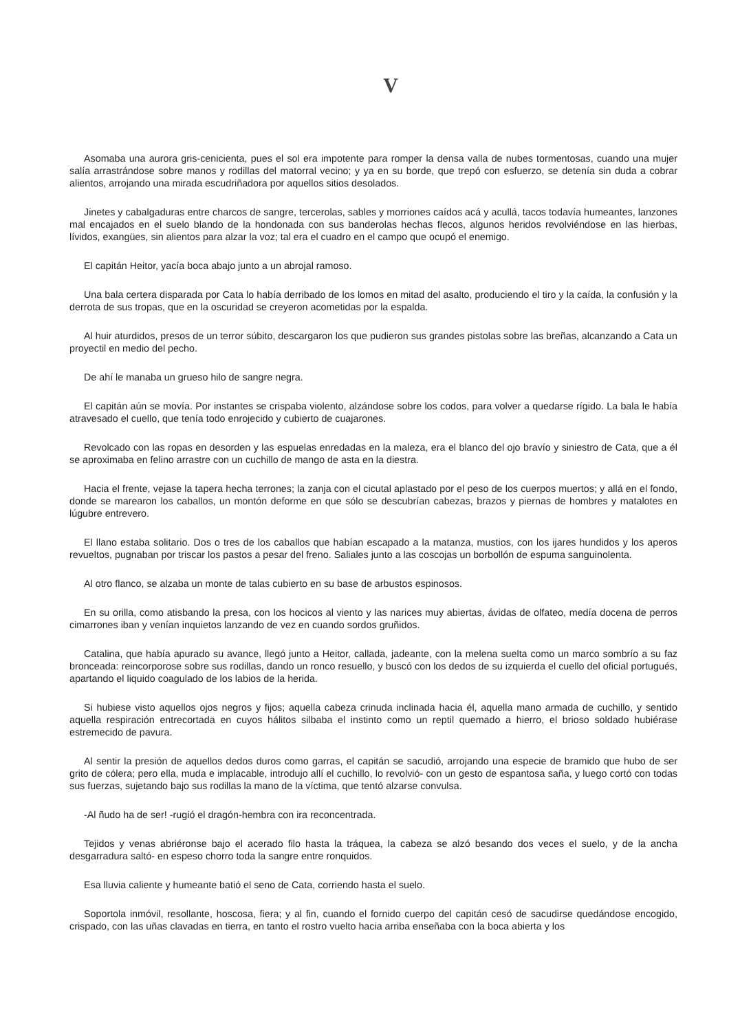V
Asomaba una aurora gris-cenicienta, pues el sol era impotente para romper la densa valla de nubes tormentosas, cuando una mujer salía arrastrándose sobre manos y rodillas del matorral vecino; y ya en su borde, que trepó con esfuerzo, se detenía sin duda a cobrar alientos, arrojando una mirada escudriñadora por aquellos sitios desolados.
Jinetes y cabalgaduras entre charcos de sangre, tercerolas, sables y morriones caídos acá y acullá, tacos todavía humeantes, lanzones mal encajados en el suelo blando de la hondonada con sus banderolas hechas flecos, algunos heridos revolviéndose en las hierbas, lívidos, exangües, sin alientos para alzar la voz; tal era el cuadro en el campo que ocupó el enemigo.
El capitán Heitor, yacía boca abajo junto a un abrojal ramoso.
Una bala certera disparada por Cata lo había derribado de los lomos en mitad del asalto, produciendo el tiro y la caída, la confusión y la derrota de sus tropas, que en la oscuridad se creyeron acometidas por la espalda.
Al huir aturdidos, presos de un terror súbito, descargaron los que pudieron sus grandes pistolas sobre las breñas, alcanzando a Cata un proyectil en medio del pecho.
De ahí le manaba un grueso hilo de sangre negra.
El capitán aún se movía. Por instantes se crispaba violento, alzándose sobre los codos, para volver a quedarse rígido. La bala le había atravesado el cuello, que tenía todo enrojecido y cubierto de cuajarones.
Revolcado con las ropas en desorden y las espuelas enredadas en la maleza, era el blanco del ojo bravío y siniestro de Cata, que a él se aproximaba en felino arrastre con un cuchillo de mango de asta en la diestra.
Hacia el frente, vejase la tapera hecha terrones; la zanja con el cicutal aplastado por el peso de los cuerpos muertos; y allá en el fondo, donde se marearon los caballos, un montón deforme en que sólo se descubrían cabezas, brazos y piernas de hombres y matalotes en lúgubre entrevero.
El llano estaba solitario. Dos o tres de los caballos que habían escapado a la matanza, mustios, con los ijares hundidos y los aperos revueltos, pugnaban por triscar los pastos a pesar del freno. Saliales junto a las coscojas un borbollón de espuma sanguinolenta.
Al otro flanco, se alzaba un monte de talas cubierto en su base de arbustos espinosos.
En su orilla, como atisbando la presa, con los hocicos al viento y las narices muy abiertas, ávidas de olfateo, medía docena de perros cimarrones iban y venían inquietos lanzando de vez en cuando sordos gruñidos.
Catalina, que había apurado su avance, llegó junto a Heitor, callada, jadeante, con la melena suelta como un marco sombrío a su faz bronceada: reincorporose sobre sus rodillas, dando un ronco resuello, y buscó con los dedos de su izquierda el cuello del oficial portugués, apartando el liquido coagulado de los labios de la herida.
Si hubiese visto aquellos ojos negros y fijos; aquella cabeza crinuda inclinada hacia él, aquella mano armada de cuchillo, y sentido aquella respiración entrecortada en cuyos hálitos silbaba el instinto como un reptil quemado a hierro, el brioso soldado hubiérase estremecido de pavura.
Al sentir la presión de aquellos dedos duros como garras, el capitán se sacudió, arrojando una especie de bramido que hubo de ser grito de cólera; pero ella, muda e implacable, introdujo allí el cuchillo, lo revolvió- con un gesto de espantosa saña, y luego cortó con todas sus fuerzas, sujetando bajo sus rodillas la mano de la víctima, que tentó alzarse convulsa.
-Al ñudo ha de ser! -rugió el dragón-hembra con ira reconcentrada.
Tejidos y venas abriéronse bajo el acerado filo hasta la tráquea, la cabeza se alzó besando dos veces el suelo, y de la ancha desgarradura saltó- en espeso chorro toda la sangre entre ronquidos.
Esa lluvia caliente y humeante batió el seno de Cata, corriendo hasta el suelo.
Soportola inmóvil, resollante, hoscosa, fiera; y al fin, cuando el fornido cuerpo del capitán cesó de sacudirse quedándose encogido, crispado, con las uñas clavadas en tierra, en tanto el rostro vuelto hacia arriba enseñaba con la boca abierta y los